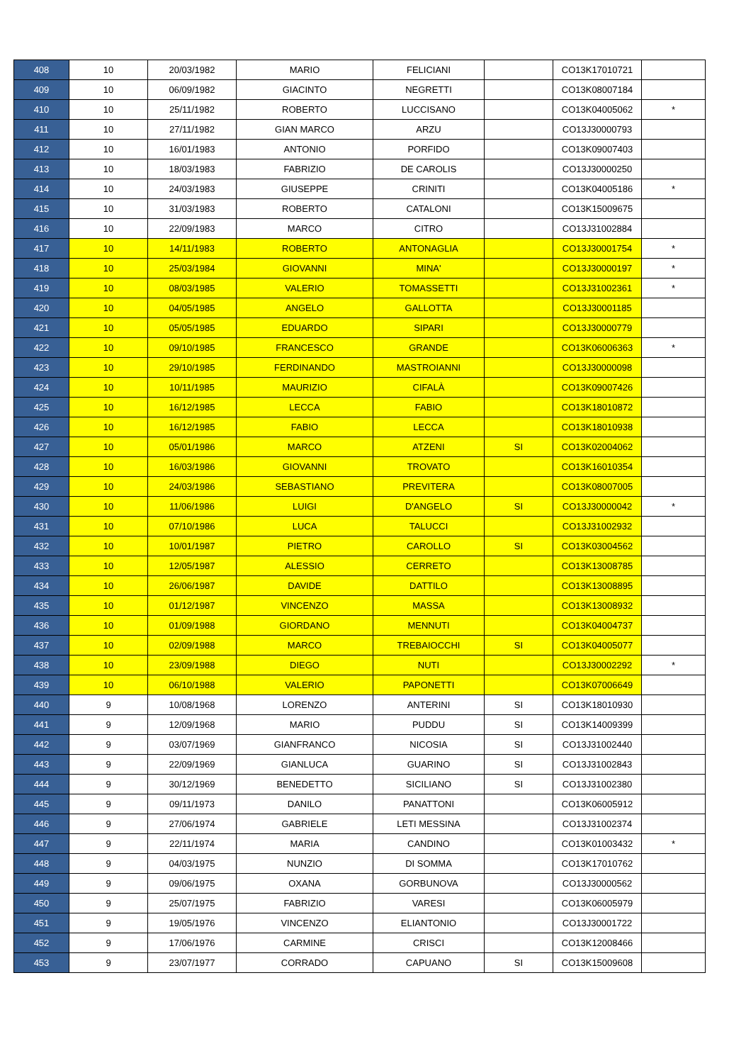| 408 | 10 | 20/03/1982 | MARIO | FELICIANI | | CO13K17010721 | |
| 409 | 10 | 06/09/1982 | GIACINTO | NEGRETTI | | CO13K08007184 | |
| 410 | 10 | 25/11/1982 | ROBERTO | LUCCISANO | | CO13K04005062 | * |
| 411 | 10 | 27/11/1982 | GIAN MARCO | ARZU | | CO13J30000793 | |
| 412 | 10 | 16/01/1983 | ANTONIO | PORFIDO | | CO13K09007403 | |
| 413 | 10 | 18/03/1983 | FABRIZIO | DE CAROLIS | | CO13J30000250 | |
| 414 | 10 | 24/03/1983 | GIUSEPPE | CRINITI | | CO13K04005186 | * |
| 415 | 10 | 31/03/1983 | ROBERTO | CATALONI | | CO13K15009675 | |
| 416 | 10 | 22/09/1983 | MARCO | CITRO | | CO13J31002884 | |
| 417 | 10 | 14/11/1983 | ROBERTO | ANTONAGLIA | | CO13J30001754 | * |
| 418 | 10 | 25/03/1984 | GIOVANNI | MINA' | | CO13J30000197 | * |
| 419 | 10 | 08/03/1985 | VALERIO | TOMASSETTI | | CO13J31002361 | * |
| 420 | 10 | 04/05/1985 | ANGELO | GALLOTTA | | CO13J30001185 | |
| 421 | 10 | 05/05/1985 | EDUARDO | SIPARI | | CO13J30000779 | |
| 422 | 10 | 09/10/1985 | FRANCESCO | GRANDE | | CO13K06006363 | * |
| 423 | 10 | 29/10/1985 | FERDINANDO | MASTROIANNI | | CO13J30000098 | |
| 424 | 10 | 10/11/1985 | MAURIZIO | CIFALÀ | | CO13K09007426 | |
| 425 | 10 | 16/12/1985 | LECCA | FABIO | | CO13K18010872 | |
| 426 | 10 | 16/12/1985 | FABIO | LECCA | | CO13K18010938 | |
| 427 | 10 | 05/01/1986 | MARCO | ATZENI | SI | CO13K02004062 | |
| 428 | 10 | 16/03/1986 | GIOVANNI | TROVATO | | CO13K16010354 | |
| 429 | 10 | 24/03/1986 | SEBASTIANO | PREVITERA | | CO13K08007005 | |
| 430 | 10 | 11/06/1986 | LUIGI | D'ANGELO | SI | CO13J30000042 | * |
| 431 | 10 | 07/10/1986 | LUCA | TALUCCI | | CO13J31002932 | |
| 432 | 10 | 10/01/1987 | PIETRO | CAROLLO | SI | CO13K03004562 | |
| 433 | 10 | 12/05/1987 | ALESSIO | CERRETO | | CO13K13008785 | |
| 434 | 10 | 26/06/1987 | DAVIDE | DATTILO | | CO13K13008895 | |
| 435 | 10 | 01/12/1987 | VINCENZO | MASSA | | CO13K13008932 | |
| 436 | 10 | 01/09/1988 | GIORDANO | MENNUTI | | CO13K04004737 | |
| 437 | 10 | 02/09/1988 | MARCO | TREBAIOCCHI | SI | CO13K04005077 | |
| 438 | 10 | 23/09/1988 | DIEGO | NUTI | | CO13J30002292 | * |
| 439 | 10 | 06/10/1988 | VALERIO | PAPONETTI | | CO13K07006649 | |
| 440 | 9 | 10/08/1968 | LORENZO | ANTERINI | SI | CO13K18010930 | |
| 441 | 9 | 12/09/1968 | MARIO | PUDDU | SI | CO13K14009399 | |
| 442 | 9 | 03/07/1969 | GIANFRANCO | NICOSIA | SI | CO13J31002440 | |
| 443 | 9 | 22/09/1969 | GIANLUCA | GUARINO | SI | CO13J31002843 | |
| 444 | 9 | 30/12/1969 | BENEDETTO | SICILIANO | SI | CO13J31002380 | |
| 445 | 9 | 09/11/1973 | DANILO | PANATTONI | | CO13K06005912 | |
| 446 | 9 | 27/06/1974 | GABRIELE | LETI MESSINA | | CO13J31002374 | |
| 447 | 9 | 22/11/1974 | MARIA | CANDINO | | CO13K01003432 | * |
| 448 | 9 | 04/03/1975 | NUNZIO | DI SOMMA | | CO13K17010762 | |
| 449 | 9 | 09/06/1975 | OXANA | GORBUNOVA | | CO13J30000562 | |
| 450 | 9 | 25/07/1975 | FABRIZIO | VARESI | | CO13K06005979 | |
| 451 | 9 | 19/05/1976 | VINCENZO | ELIANTONIO | | CO13J30001722 | |
| 452 | 9 | 17/06/1976 | CARMINE | CRISCI | | CO13K12008466 | |
| 453 | 9 | 23/07/1977 | CORRADO | CAPUANO | SI | CO13K15009608 | |